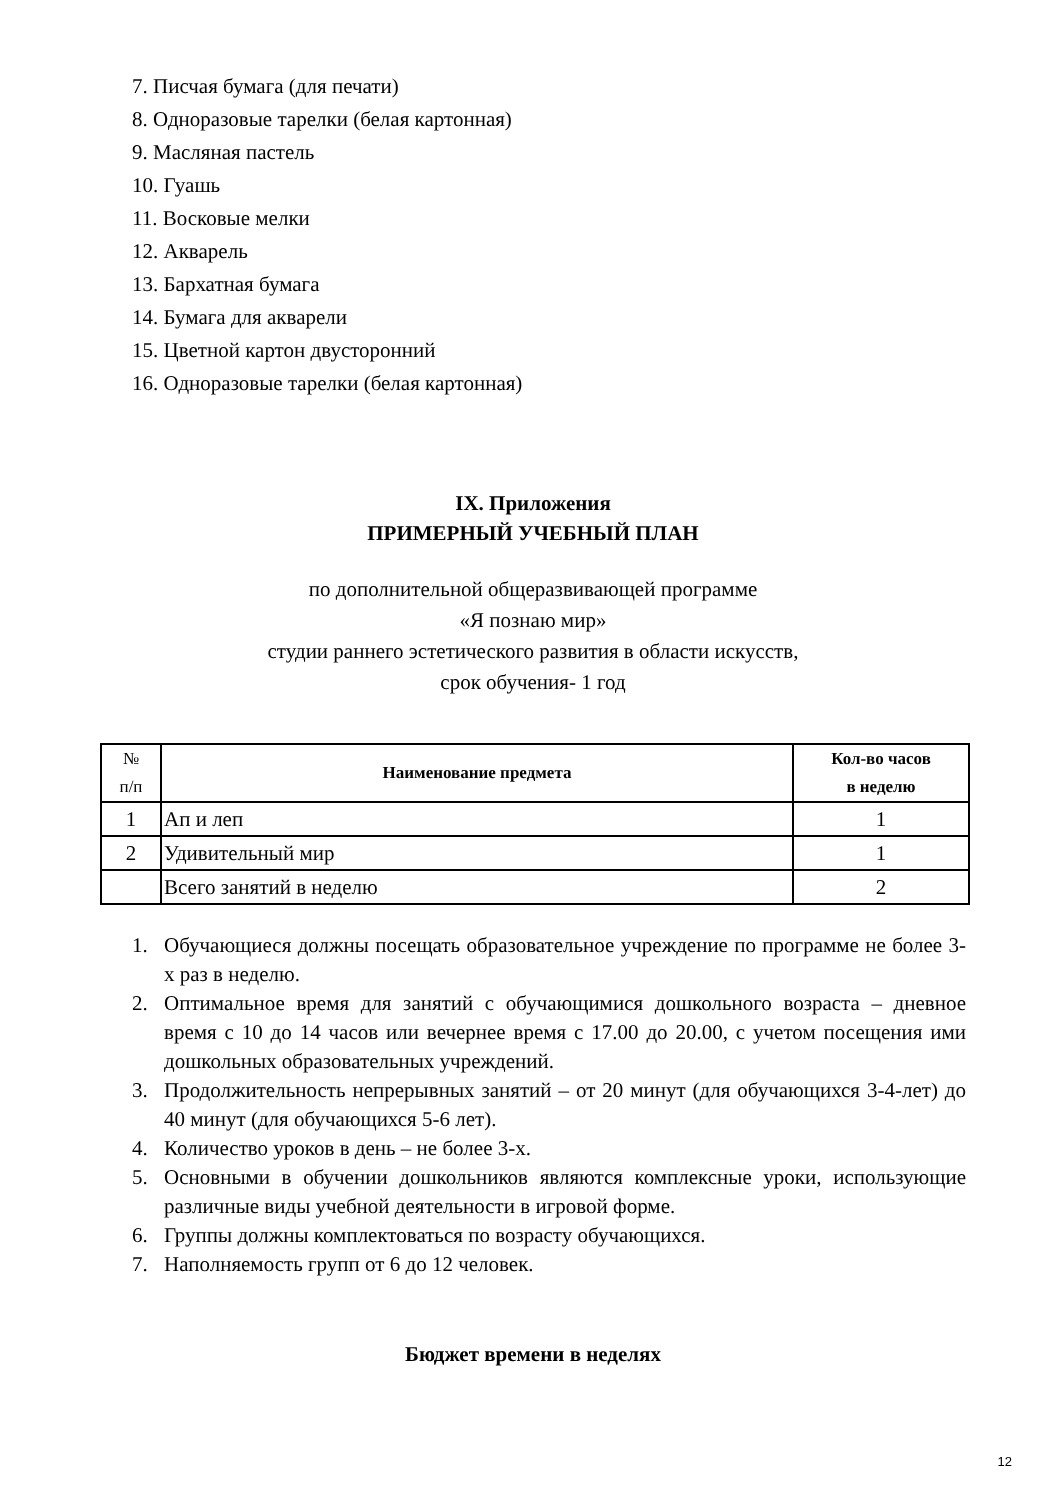7. Писчая бумага (для печати)
8. Одноразовые тарелки (белая картонная)
9. Масляная пастель
10. Гуашь
11. Восковые мелки
12. Акварель
13. Бархатная бумага
14. Бумага для акварели
15. Цветной картон двусторонний
16. Одноразовые тарелки (белая картонная)
IX. Приложения
ПРИМЕРНЫЙ УЧЕБНЫЙ ПЛАН
по дополнительной общеразвивающей программе
«Я познаю мир»
студии раннего эстетического развития в области искусств,
срок обучения- 1 год
| № п/п | Наименование предмета | Кол-во часов в неделю |
| --- | --- | --- |
| 1 | Ап и леп | 1 |
| 2 | Удивительный мир | 1 |
| | Всего занятий в неделю | 2 |
1. Обучающиеся должны посещать образовательное учреждение по программе не более 3-х раз в неделю.
2. Оптимальное время для занятий с обучающимися дошкольного возраста – дневное время с 10 до 14 часов или вечернее время с 17.00 до 20.00, с учетом посещения ими дошкольных образовательных учреждений.
3. Продолжительность непрерывных занятий – от 20 минут (для обучающихся 3-4-лет) до 40 минут (для обучающихся 5-6 лет).
4. Количество уроков в день – не более 3-х.
5. Основными в обучении дошкольников являются комплексные уроки, использующие различные виды учебной деятельности в игровой форме.
6. Группы должны комплектоваться по возрасту обучающихся.
7. Наполняемость групп от 6 до 12 человек.
Бюджет времени в неделях
12